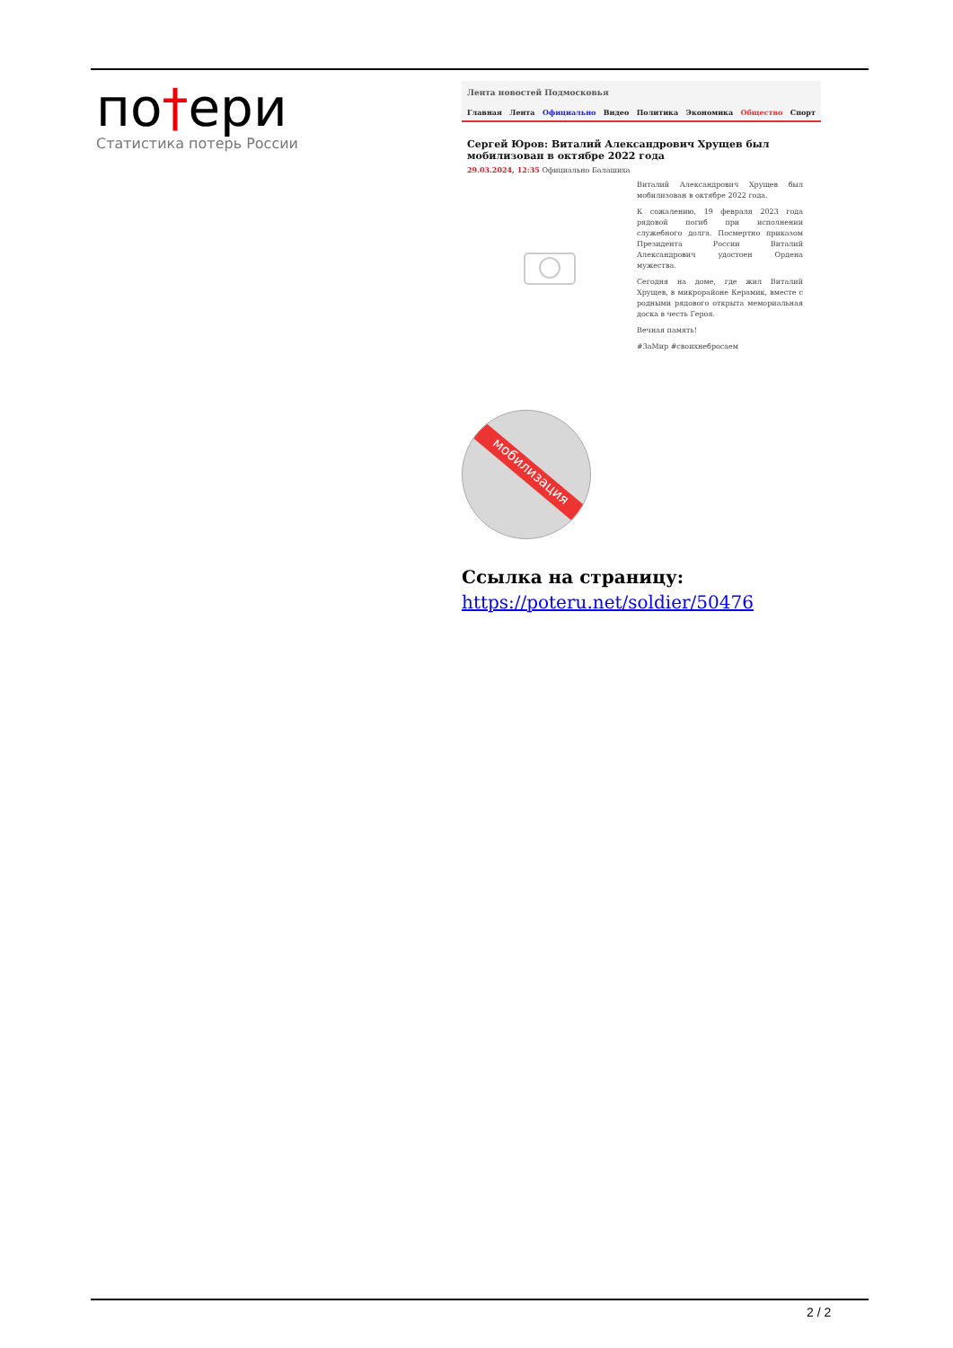по†ери
Статистика потерь России
Лента новостей Подмосковья
Главная Лента Официально Видео Политика Экономика Общество Спорт
Сергей Юров: Виталий Александрович Хрущев был мобилизован в октябре 2022 года
29.03.2024, 12:35 Официально Балашиха
Виталий Александрович Хрущев был мобилизован в октябре 2022 года.
К сожалению, 19 февраля 2023 года рядовой погиб при исполнении служебного долга. Посмертно приказом Президента России Виталий Александрович удостоен Ордена мужества.
Сегодня на доме, где жил Виталий Хрущев, в микрорайоне Керамик, вместе с родными рядового открыта мемориальная доска в честь Героя.
Вечная память!
#ЗаМир #своихнебросаем
мобилизация
Ссылка на страницу:
https://poteru.net/soldier/50476
2 / 2